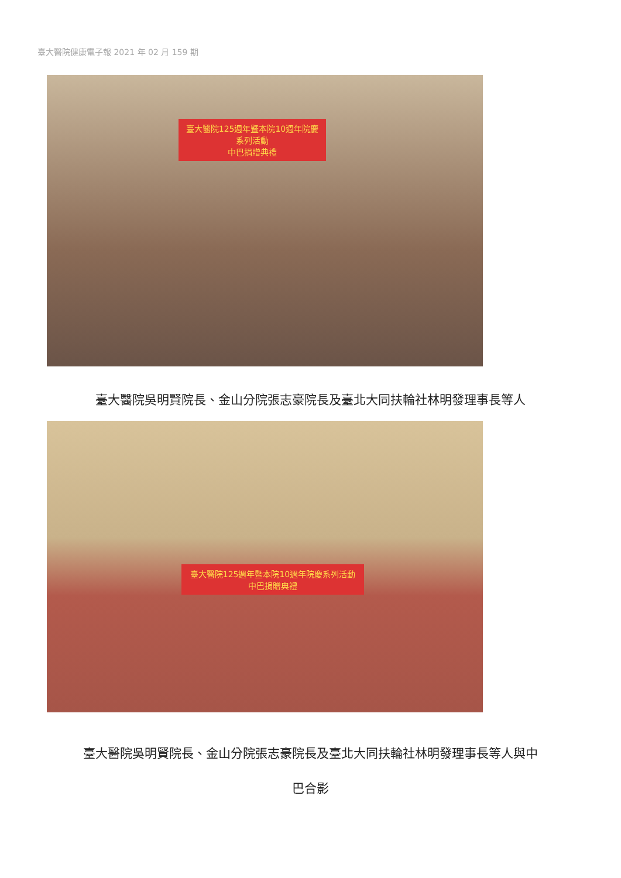臺大醫院健康電子報 2021 年 02 月 159 期
臺大醫院125週年暨本院10週年院慶系列活動
中巴捐贈典禮
臺大醫院吳明賢院長、金山分院張志豪院長及臺北大同扶輪社林明發理事長等人
臺大醫院125週年暨本院10週年院慶系列活動
中巴捐贈典禮
臺大醫院吳明賢院長、金山分院張志豪院長及臺北大同扶輪社林明發理事長等人與中
巴合影